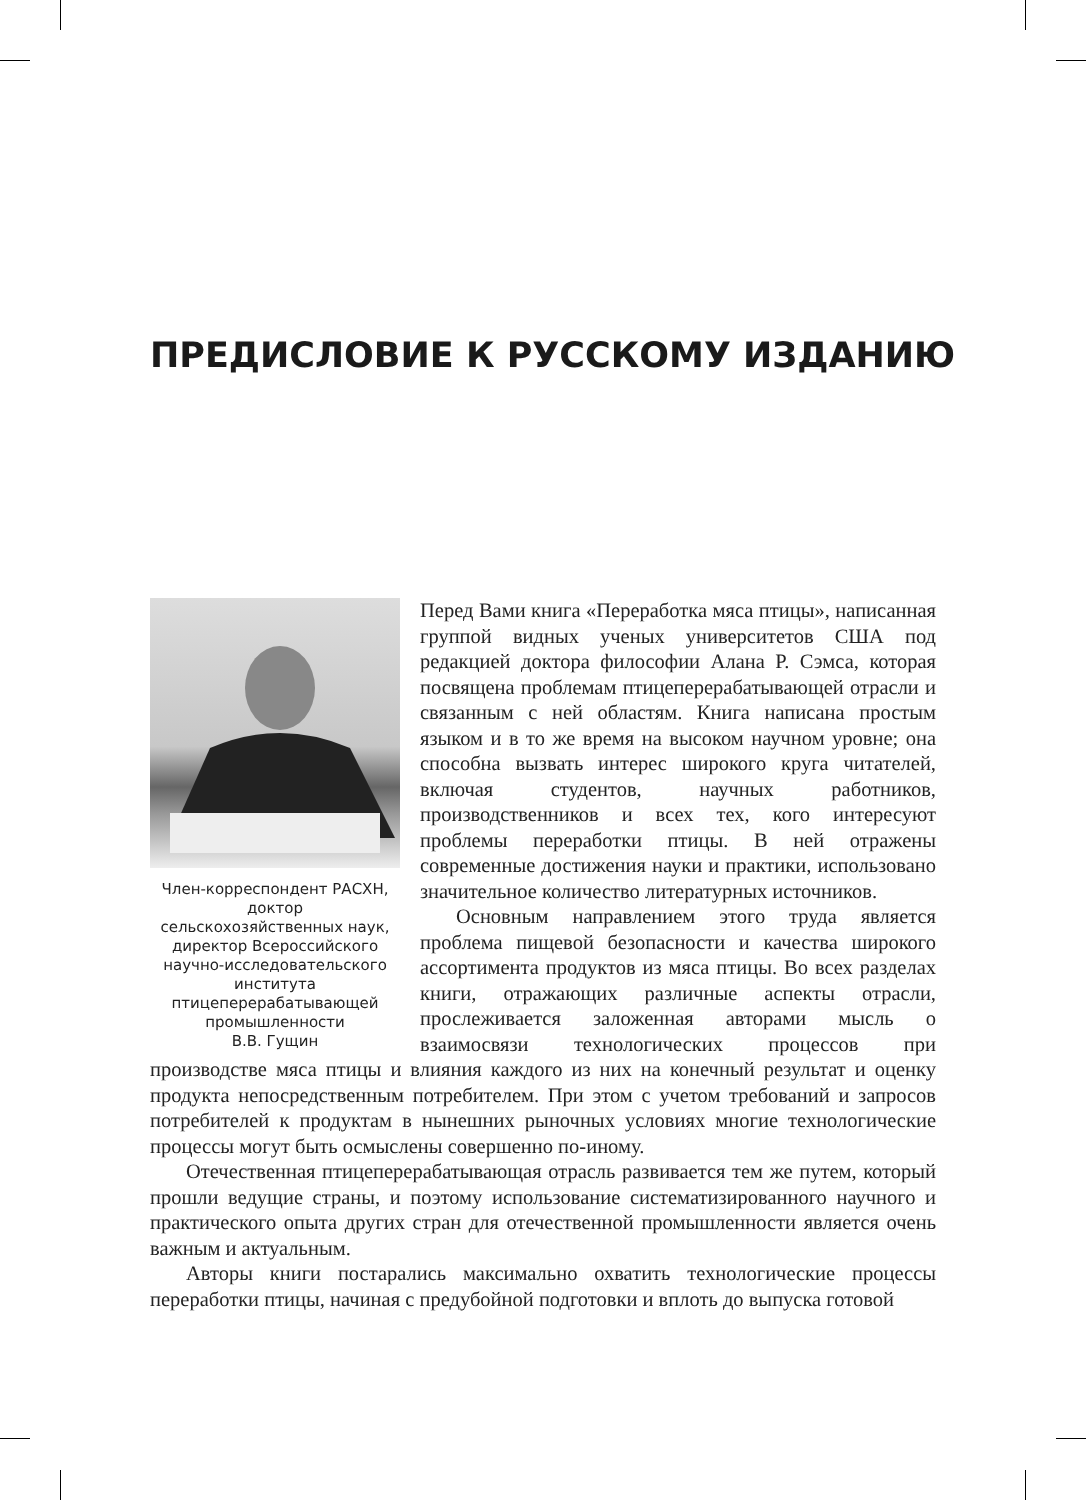ПРЕДИСЛОВИЕ К РУССКОМУ ИЗДАНИЮ
Член-корреспондент РАСХН, доктор
сельскохозяйственных наук, директор Всероссийского научно-исследовательского института птицеперерабатывающей промышленности
В.В. Гущин
Перед Вами книга «Переработка мяса птицы», написанная группой видных ученых университетов США под редакцией доктора философии Алана Р. Сэмса, которая посвящена проблемам птицеперерабатывающей отрасли и связанным с ней областям. Книга написана простым языком и в то же время на высоком научном уровне; она способна вызвать интерес широкого круга читателей, включая студентов, научных работников, производственников и всех тех, кого интересуют проблемы переработки птицы. В ней отражены современные достижения науки и практики, использовано значительное количество литературных источников.
Основным направлением этого труда является проблема пищевой безопасности и качества широкого ассортимента продуктов из мяса птицы. Во всех разделах книги, отражающих различные аспекты отрасли, прослеживается заложенная авторами мысль о взаимосвязи технологических процессов при производстве мяса птицы и влияния каждого из них на конечный результат и оценку продукта непосредственным потребителем. При этом с учетом требований и запросов потребителей к продуктам в нынешних рыночных условиях многие технологические процессы могут быть осмыслены совершенно по-иному.
Отечественная птицеперерабатывающая отрасль развивается тем же путем, который прошли ведущие страны, и поэтому использование систематизированного научного и практического опыта других стран для отечественной промышленности является очень важным и актуальным.
Авторы книги постарались максимально охватить технологические процессы переработки птицы, начиная с предубойной подготовки и вплоть до выпуска готовой